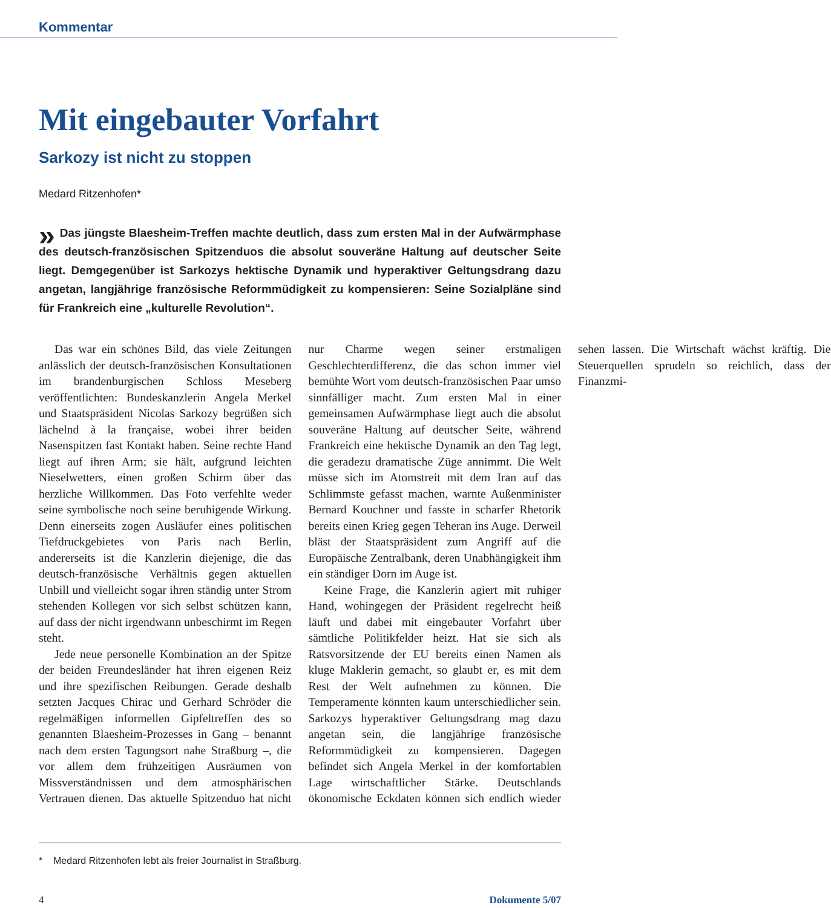Kommentar
Mit eingebauter Vorfahrt
Sarkozy ist nicht zu stoppen
Medard Ritzenhofen*
» Das jüngste Blaesheim-Treffen machte deutlich, dass zum ersten Mal in der Aufwärmphase des deutsch-französischen Spitzenduos die absolut souveräne Haltung auf deutscher Seite liegt. Demgegenüber ist Sarkozys hektische Dynamik und hyperaktiver Geltungsdrang dazu angetan, langjährige französische Reformmüdigkeit zu kompensieren: Seine Sozialpläne sind für Frankreich eine „kulturelle Revolution“.
Das war ein schönes Bild, das viele Zeitungen anlässlich der deutsch-französischen Konsultationen im brandenburgischen Schloss Meseberg veröffentlichten: Bundeskanzlerin Angela Merkel und Staatspräsident Nicolas Sarkozy begrüßen sich lächelnd à la française, wobei ihrer beiden Nasenspitzen fast Kontakt haben. Seine rechte Hand liegt auf ihren Arm; sie hält, aufgrund leichten Nieselwetters, einen großen Schirm über das herzliche Willkommen. Das Foto verfehlte weder seine symbolische noch seine beruhigende Wirkung. Denn einerseits zogen Ausläufer eines politischen Tiefdruckgebietes von Paris nach Berlin, andererseits ist die Kanzlerin diejenige, die das deutsch-französische Verhältnis gegen aktuellen Unbill und vielleicht sogar ihren ständig unter Strom stehenden Kollegen vor sich selbst schützen kann, auf dass der nicht irgendwann unbeschirmt im Regen steht.
Jede neue personelle Kombination an der Spitze der beiden Freundesländer hat ihren eigenen Reiz und ihre spezifischen Reibungen. Gerade deshalb setzten Jacques Chirac und Gerhard Schröder die regelmäßigen informellen Gipfeltreffen des so genannten Blaesheim-Prozesses in Gang – benannt nach dem ersten Tagungsort nahe Straßburg –, die vor allem dem frühzeitigen Ausräumen von Missverständnissen und dem atmosphärischen Vertrauen dienen. Das aktuelle Spitzenduo hat nicht nur Charme wegen seiner erstmaligen Geschlechterdifferenz, die das schon immer viel bemühte Wort vom deutsch-französischen Paar umso sinnfälliger macht. Zum ersten Mal in einer gemeinsamen Aufwärmphase liegt auch die absolut souveräne Haltung auf deutscher Seite, während Frankreich eine hektische Dynamik an den Tag legt, die geradezu dramatische Züge annimmt. Die Welt müsse sich im Atomstreit mit dem Iran auf das Schlimmste gefasst machen, warnte Außenminister Bernard Kouchner und fasste in scharfer Rhetorik bereits einen Krieg gegen Teheran ins Auge. Derweil bläst der Staatspräsident zum Angriff auf die Europäische Zentralbank, deren Unabhängigkeit ihm ein ständiger Dorn im Auge ist.
Keine Frage, die Kanzlerin agiert mit ruhiger Hand, wohingegen der Präsident regelrecht heiß läuft und dabei mit eingebauter Vorfahrt über sämtliche Politikfelder heizt. Hat sie sich als Ratsvorsitzende der EU bereits einen Namen als kluge Maklerin gemacht, so glaubt er, es mit dem Rest der Welt aufnehmen zu können. Die Temperamente könnten kaum unterschiedlicher sein. Sarkozys hyperaktiver Geltungsdrang mag dazu angetan sein, die langjährige französische Reformmüdigkeit zu kompensieren. Dagegen befindet sich Angela Merkel in der komfortablen Lage wirtschaftlicher Stärke. Deutschlands ökonomische Eckdaten können sich endlich wieder sehen lassen. Die Wirtschaft wächst kräftig. Die Steuerquellen sprudeln so reichlich, dass der Finanzmi-
* Medard Ritzenhofen lebt als freier Journalist in Straßburg.
4 Dokumente 5/07